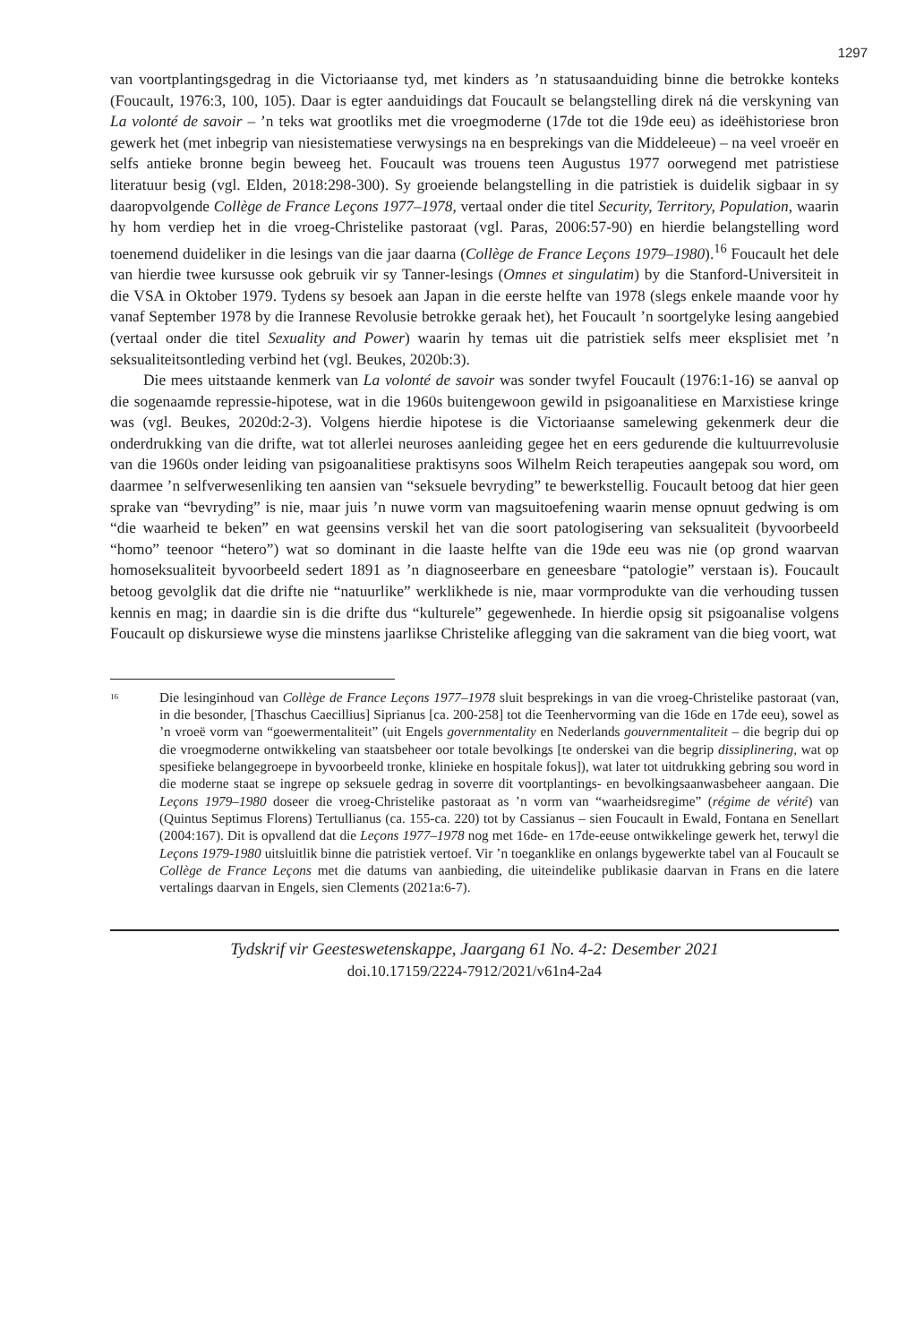1297
van voortplantingsgedrag in die Victoriaanse tyd, met kinders as ’n statusaanduiding binne die betrokke konteks (Foucault, 1976:3, 100, 105). Daar is egter aanduidings dat Foucault se belangstelling direk ná die verskyning van La volonté de savoir – ’n teks wat grootliks met die vroegmoderne (17de tot die 19de eeu) as ideëhistoriese bron gewerk het (met inbegrip van niesistematiese verwysings na en besprekings van die Middeleeue) – na veel vroeër en selfs antieke bronne begin beweeg het. Foucault was trouens teen Augustus 1977 oorwegend met patristiese literatuur besig (vgl. Elden, 2018:298-300). Sy groeiende belangstelling in die patristiek is duidelik sigbaar in sy daaropvolgende Collège de France Leçons 1977–1978, vertaal onder die titel Security, Territory, Population, waarin hy hom verdiep het in die vroeg-Christelike pastoraat (vgl. Paras, 2006:57-90) en hierdie belangstelling word toenemend duideliker in die lesings van die jaar daarna (Collège de France Leçons 1979–1980).<sup>16</sup> Foucault het dele van hierdie twee kursusse ook gebruik vir sy Tanner-lesings (Omnes et singulatim) by die Stanford-Universiteit in die VSA in Oktober 1979. Tydens sy besoek aan Japan in die eerste helfte van 1978 (slegs enkele maande voor hy vanaf September 1978 by die Irannese Revolusie betrokke geraak het), het Foucault ’n soortgelyke lesing aangebied (vertaal onder die titel Sexuality and Power) waarin hy temas uit die patristiek selfs meer eksplisiet met ’n seksualiteitsontleding verbind het (vgl. Beukes, 2020b:3).
Die mees uitstaande kenmerk van La volonté de savoir was sonder twyfel Foucault (1976:1-16) se aanval op die sogenaamde repressie-hipotese, wat in die 1960s buitengewoon gewild in psigoanalitiese en Marxistiese kringe was (vgl. Beukes, 2020d:2-3). Volgens hierdie hipotese is die Victoriaanse samelewing gekenmerk deur die onderdrukking van die drifte, wat tot allerlei neuroses aanleiding gegee het en eers gedurende die kultuurrevolusie van die 1960s onder leiding van psigoanalitiese praktisyns soos Wilhelm Reich terapeuties aangepak sou word, om daarmee ’n selfverwesenliking ten aansien van “seksuele bevryding” te bewerkstellig. Foucault betoog dat hier geen sprake van “bevryding” is nie, maar juis ’n nuwe vorm van magsuitoefening waarin mense opnuut gedwing is om “die waarheid te beken” en wat geensins verskil het van die soort patologisering van seksualiteit (byvoorbeeld “homo” teenoor “hetero”) wat so dominant in die laaste helfte van die 19de eeu was nie (op grond waarvan homoseksualiteit byvoorbeeld sedert 1891 as ’n diagnoseerbare en geneesbare “patologie” verstaan is). Foucault betoog gevolglik dat die drifte nie “natuurlike” werklikhede is nie, maar vormprodukte van die verhouding tussen kennis en mag; in daardie sin is die drifte dus “kulturele” gegewenhede. In hierdie opsig sit psigoanalise volgens Foucault op diskursiewe wyse die minstens jaarlikse Christelike aflegging van die sakrament van die bieg voort, wat
<sup>16</sup>
Die lesinginhoud van Collège de France Leçons 1977–1978 sluit besprekings in van die vroeg-Christelike pastoraat (van, in die besonder, [Thaschus Caecillius] Siprianus [ca. 200-258] tot die Teenhervorming van die 16de en 17de eeu), sowel as ’n vroeë vorm van “goewermentaliteit” (uit Engels governmentality en Nederlands gouvernmentaliteit – die begrip dui op die vroegmoderne ontwikkeling van staatsbeheer oor totale bevolkings [te onderskei van die begrip dissiplinering, wat op spesifieke belangegroepe in byvoorbeeld tronke, klinieke en hospitale fokus]), wat later tot uitdrukking gebring sou word in die moderne staat se ingrepe op seksuele gedrag in soverre dit voortplantings- en bevolkingsaanwasbeheer aangaan. Die Leçons 1979–1980 doseer die vroeg-Christelike pastoraat as ’n vorm van “waarheidsregime” (régime de vérité) van (Quintus Septimus Florens) Tertullianus (ca. 155-ca. 220) tot by Cassianus – sien Foucault in Ewald, Fontana en Senellart (2004:167). Dit is opvallend dat die Leçons 1977–1978 nog met 16de- en 17de-eeuse ontwikkelinge gewerk het, terwyl die Leçons 1979-1980 uitsluitlik binne die patristiek vertoef. Vir ’n toeganklike en onlangs bygewerkte tabel van al Foucault se Collège de France Leçons met die datums van aanbieding, die uiteindelike publikasie daarvan in Frans en die latere vertalings daarvan in Engels, sien Clements (2021a:6-7).
Tydskrif vir Geesteswetenskappe, Jaargang 61 No. 4-2: Desember 2021
doi.10.17159/2224-7912/2021/v61n4-2a4